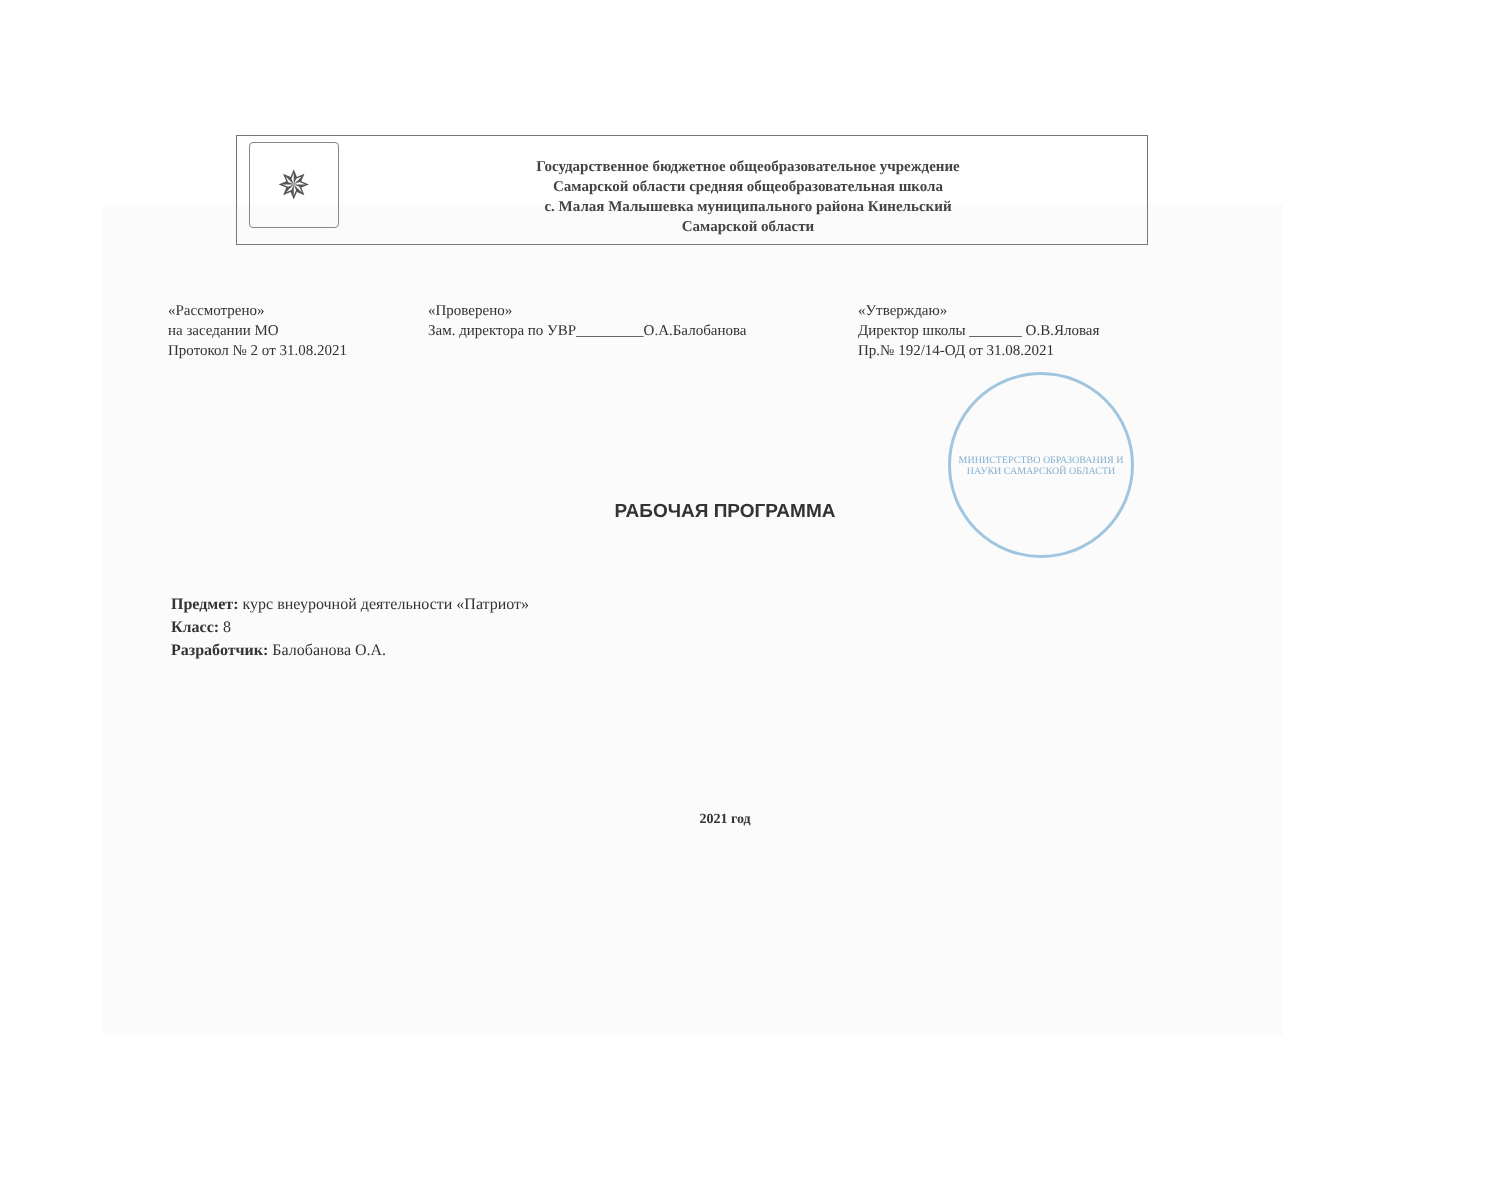МИНИСТЕРСТВО ОБРАЗОВАНИЯ И НАУКИ САМАРСКОЙ ОБЛАСТИ
✵
Государственное бюджетное общеобразовательное учреждение
Самарской области средняя общеобразовательная школа
с. Малая Малышевка муниципального района Кинельский
Самарской области
«Рассмотрено»
на заседании МО
Протокол № 2 от 31.08.2021
«Проверено»
Зам. директора по УВР_________О.А.Балобанова
«Утверждаю»
Директор школы _______ О.В.Яловая
Пр.№ 192/14-ОД от 31.08.2021
РАБОЧАЯ ПРОГРАММА
Предмет: курс внеурочной деятельности «Патриот»
Класс: 8
Разработчик: Балобанова О.А.
2021 год